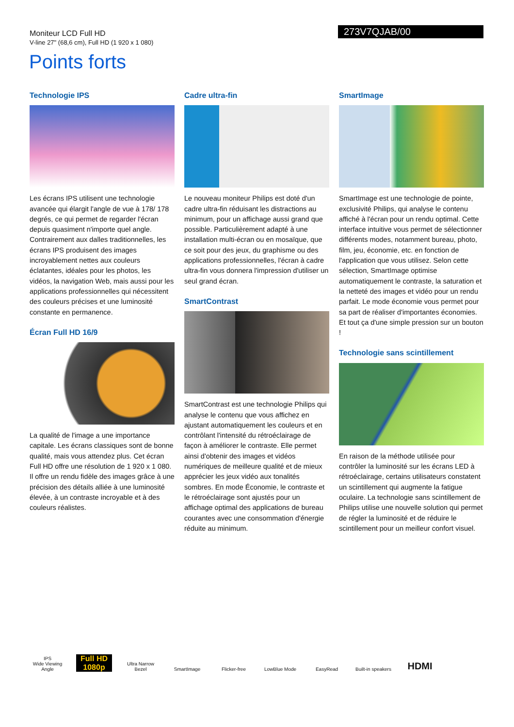Moniteur LCD Full HD
V-line 27" (68,6 cm), Full HD (1 920 x 1 080)
273V7QJAB/00
Points forts
Technologie IPS
Les écrans IPS utilisent une technologie avancée qui élargit l'angle de vue à 178/ 178 degrés, ce qui permet de regarder l'écran depuis quasiment n'importe quel angle. Contrairement aux dalles traditionnelles, les écrans IPS produisent des images incroyablement nettes aux couleurs éclatantes, idéales pour les photos, les vidéos, la navigation Web, mais aussi pour les applications professionnelles qui nécessitent des couleurs précises et une luminosité constante en permanence.
Écran Full HD 16/9
La qualité de l'image a une importance capitale. Les écrans classiques sont de bonne qualité, mais vous attendez plus. Cet écran Full HD offre une résolution de 1 920 x 1 080. Il offre un rendu fidèle des images grâce à une précision des détails alliée à une luminosité élevée, à un contraste incroyable et à des couleurs réalistes.
Cadre ultra-fin
Le nouveau moniteur Philips est doté d'un cadre ultra-fin réduisant les distractions au minimum, pour un affichage aussi grand que possible. Particulièrement adapté à une installation multi-écran ou en mosaïque, que ce soit pour des jeux, du graphisme ou des applications professionnelles, l'écran à cadre ultra-fin vous donnera l'impression d'utiliser un seul grand écran.
SmartContrast
SmartContrast est une technologie Philips qui analyse le contenu que vous affichez en ajustant automatiquement les couleurs et en contrôlant l'intensité du rétroéclairage de façon à améliorer le contraste. Elle permet ainsi d'obtenir des images et vidéos numériques de meilleure qualité et de mieux apprécier les jeux vidéo aux tonalités sombres. En mode Économie, le contraste et le rétroéclairage sont ajustés pour un affichage optimal des applications de bureau courantes avec une consommation d'énergie réduite au minimum.
SmartImage
SmartImage est une technologie de pointe, exclusivité Philips, qui analyse le contenu affiché à l'écran pour un rendu optimal. Cette interface intuitive vous permet de sélectionner différents modes, notamment bureau, photo, film, jeu, économie, etc. en fonction de l'application que vous utilisez. Selon cette sélection, SmartImage optimise automatiquement le contraste, la saturation et la netteté des images et vidéo pour un rendu parfait. Le mode économie vous permet pour sa part de réaliser d'importantes économies. Et tout ça d'une simple pression sur un bouton !
Technologie sans scintillement
En raison de la méthode utilisée pour contrôler la luminosité sur les écrans LED à rétroéclairage, certains utilisateurs constatent un scintillement qui augmente la fatigue oculaire. La technologie sans scintillement de Philips utilise une nouvelle solution qui permet de régler la luminosité et de réduire le scintillement pour un meilleur confort visuel.
IPS
Wide Viewing Angle
Full HD 1080p
Ultra Narrow Bezel
SmartImage
Flicker-free
LowBlue Mode
EasyRead
Built-in speakers
HDMI